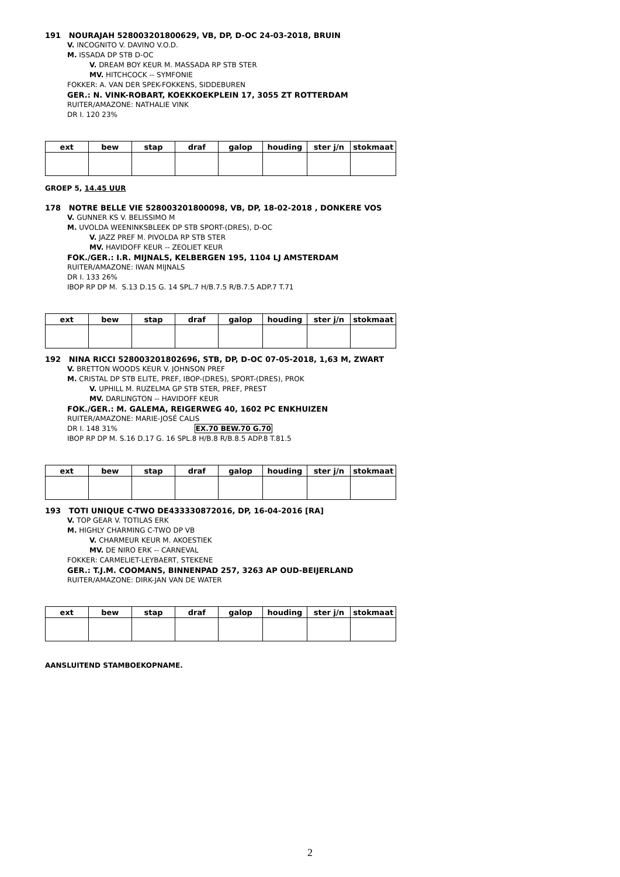191 NOURAJAH 528003201800629, VB, DP, D-OC 24-03-2018, BRUIN
V. INCOGNITO V. DAVINO V.O.D.
M. ISSADA DP STB D-OC
V. DREAM BOY KEUR M. MASSADA RP STB STER
MV. HITCHCOCK -- SYMFONIE
FOKKER: A. VAN DER SPEK-FOKKENS, SIDDEBUREN
GER.: N. VINK-ROBART, KOEKKOEKPLEIN 17, 3055 ZT ROTTERDAM
RUITER/AMAZONE: NATHALIE VINK
DR I. 120 23%
| ext | bew | stap | draf | galop | houding | ster j/n | stokmaat |
| --- | --- | --- | --- | --- | --- | --- | --- |
GROEP 5, 14.45 UUR
178 NOTRE BELLE VIE 528003201800098, VB, DP, 18-02-2018 , DONKERE VOS
V. GUNNER KS V. BELISSIMO M
M. UVOLDA WEENINKSBLEEK DP STB SPORT-(DRES), D-OC
V. JAZZ PREF M. PIVOLDA RP STB STER
MV. HAVIDOFF KEUR -- ZEOLIET KEUR
FOK./GER.: I.R. MIJNALS, KELBERGEN 195, 1104 LJ AMSTERDAM
RUITER/AMAZONE: IWAN MIJNALS
DR I. 133 26%
IBOP RP DP M. S.13 D.15 G. 14 SPL.7 H/B.7.5 R/B.7.5 ADP.7 T.71
| ext | bew | stap | draf | galop | houding | ster j/n | stokmaat |
| --- | --- | --- | --- | --- | --- | --- | --- |
192 NINA RICCI 528003201802696, STB, DP, D-OC 07-05-2018, 1,63 M, ZWART
V. BRETTON WOODS KEUR V. JOHNSON PREF
M. CRISTAL DP STB ELITE, PREF, IBOP-(DRES), SPORT-(DRES), PROK
V. UPHILL M. RUZELMA GP STB STER, PREF, PREST
MV. DARLINGTON -- HAVIDOFF KEUR
FOK./GER.: M. GALEMA, REIGERWEG 40, 1602 PC ENKHUIZEN
RUITER/AMAZONE: MARIE-JOSÉ CALIS
DR I. 148 31% EX.70 BEW.70 G.70
IBOP RP DP M. S.16 D.17 G. 16 SPL.8 H/B.8 R/B.8.5 ADP.8 T.81.5
| ext | bew | stap | draf | galop | houding | ster j/n | stokmaat |
| --- | --- | --- | --- | --- | --- | --- | --- |
193 TOTI UNIQUE C-TWO DE433330872016, DP, 16-04-2016 [RA]
V. TOP GEAR V. TOTILAS ERK
M. HIGHLY CHARMING C-TWO DP VB
V. CHARMEUR KEUR M. AKOESTIEK
MV. DE NIRO ERK -- CARNEVAL
FOKKER: CARMELIET-LEYBAERT, STEKENE
GER.: T.J.M. COOMANS, BINNENPAD 257, 3263 AP OUD-BEIJERLAND
RUITER/AMAZONE: DIRK-JAN VAN DE WATER
| ext | bew | stap | draf | galop | houding | ster j/n | stokmaat |
| --- | --- | --- | --- | --- | --- | --- | --- |
AANSLUITEND STAMBOEKOPNAME.
2